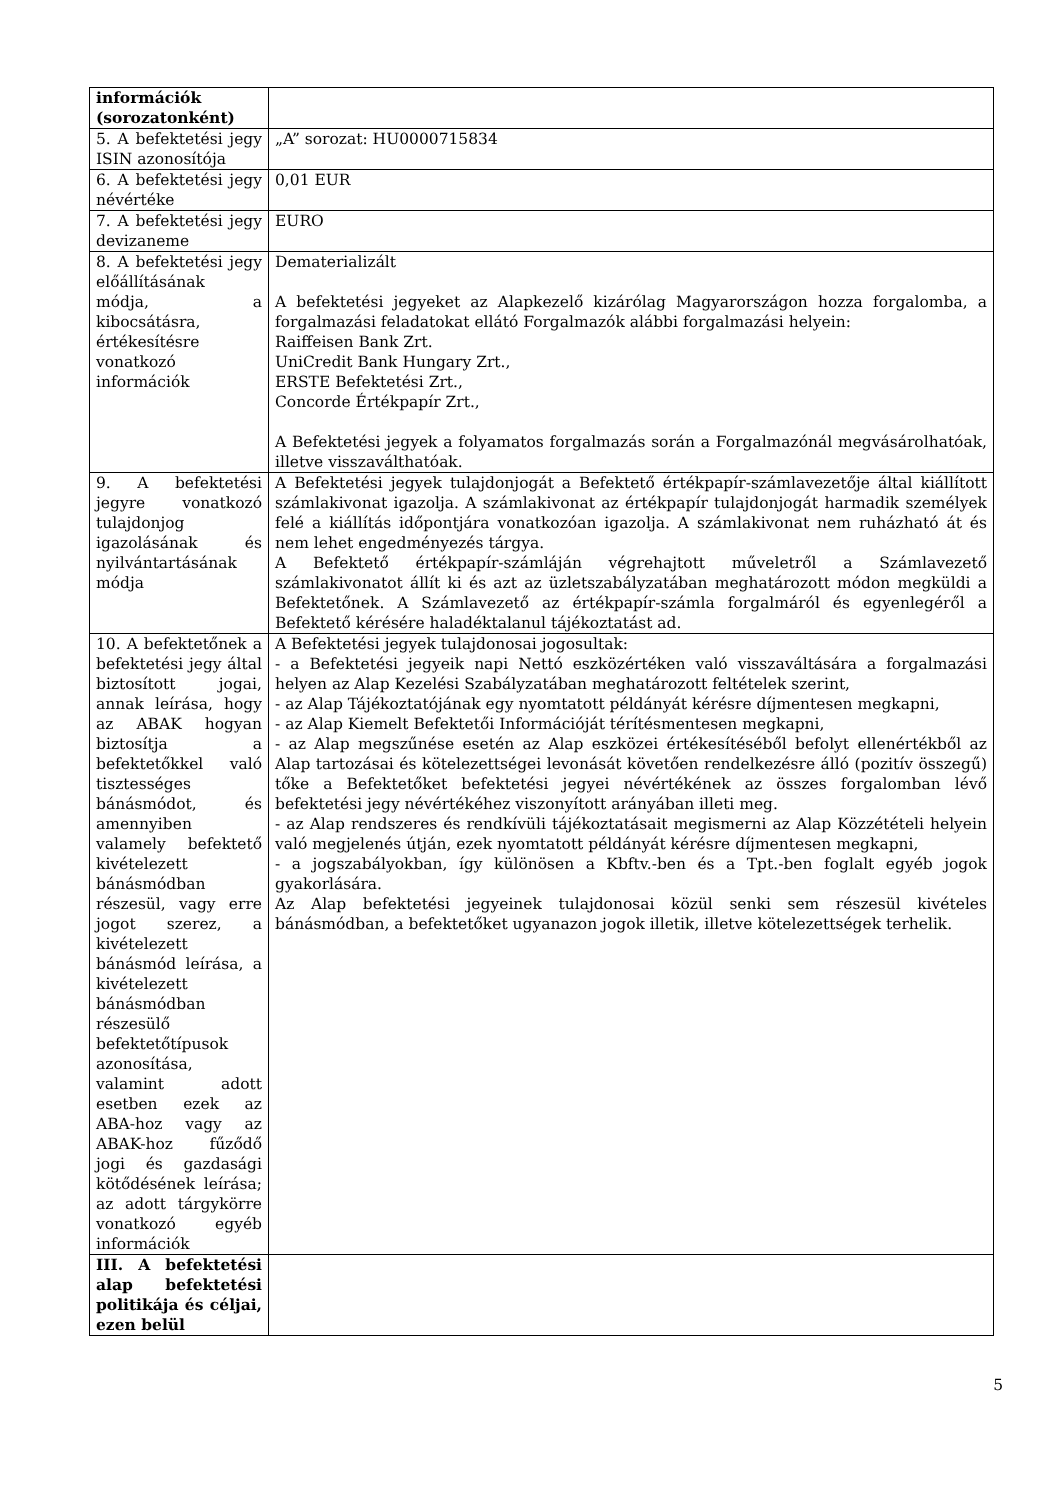| információk (sorozatonként) | |
| 5. A befektetési jegy ISIN azonosítója | „A” sorozat: HU0000715834 |
| 6. A befektetési jegy névértéke | 0,01 EUR |
| 7. A befektetési jegy devizaneme | EURO |
| 8. A befektetési jegy előállításának módja, a kibocsátásra, értékesítésre vonatkozó információk | Dematerializált A befektetési jegyeket az Alapkezelő kizárólag Magyarországon hozza forgalomba, a forgalmazási feladatokat ellátó Forgalmazók alábbi forgalmazási helyein: Raiffeisen Bank Zrt. UniCredit Bank Hungary Zrt., ERSTE Befektetési Zrt., Concorde Értékpapír Zrt., A Befektetési jegyek a folyamatos forgalmazás során a Forgalmazónál megvásárolhatóak, illetve visszaválthatóak. |
| 9. A befektetési jegyre vonatkozó tulajdonjog igazolásának és nyilvántartásának módja | A Befektetési jegyek tulajdonjogát a Befektető értékpapír-számlavezetője által kiállított számlakivonat igazolja. A számlakivonat az értékpapír tulajdonjogát harmadik személyek felé a kiállítás időpontjára vonatkozóan igazolja. A számlakivonat nem ruházható át és nem lehet engedményezés tárgya. A Befektető értékpapír-számláján végrehajtott műveletről a Számlavezető számlakivonatot állít ki és azt az üzletszabályzatában meghatározott módon megküldi a Befektetőnek. A Számlavezető az értékpapír-számla forgalmáról és egyenlegéről a Befektető kérésére haladéktalanul tájékoztatást ad. |
| 10. A befektetőnek a befektetési jegy által biztosított jogai, annak leírása, hogy az ABAK hogyan biztosítja a befektetőkkel való tisztességes bánásmódot, és amennyiben valamely befektető kivételezett bánásmódban részesül, vagy erre jogot szerez, a kivételezett bánásmód leírása, a kivételezett bánásmódban részesülő befektetőtípusok azonosítása, valamint adott esetben ezek az ABA-hoz vagy az ABAK-hoz fűződő jogi és gazdasági kötődésének leírása; az adott tárgykörre vonatkozó egyéb információk | A Befektetési jegyek tulajdonosai jogosultak: - a Befektetési jegyeik napi Nettó eszközértéken való visszaváltására a forgalmazási helyen az Alap Kezelési Szabályzatában meghatározott feltételek szerint, - az Alap Tájékoztatójának egy nyomtatott példányát kérésre díjmentesen megkapni, - az Alap Kiemelt Befektetői Információját térítésmentesen megkapni, - az Alap megszűnése esetén az Alap eszközei értékesítéséből befolyt ellenértékből az Alap tartozásai és kötelezettségei levonását követően rendelkezésre álló (pozitív összegű) tőke a Befektetőket befektetési jegyei névértékének az összes forgalomban lévő befektetési jegy névértékéhez viszonyított arányában illeti meg. - az Alap rendszeres és rendkívüli tájékoztatásait megismerni az Alap Közzétételi helyein való megjelenés útján, ezek nyomtatott példányát kérésre díjmentesen megkapni, - a jogszabályokban, így különösen a Kbftv.-ben és a Tpt.-ben foglalt egyéb jogok gyakorlására. Az Alap befektetési jegyeinek tulajdonosai közül senki sem részesül kivételes bánásmódban, a befektetőket ugyanazon jogok illetik, illetve kötelezettségek terhelik. |
| III. A befektetési alap befektetési politikája és céljai, ezen belül | |
5